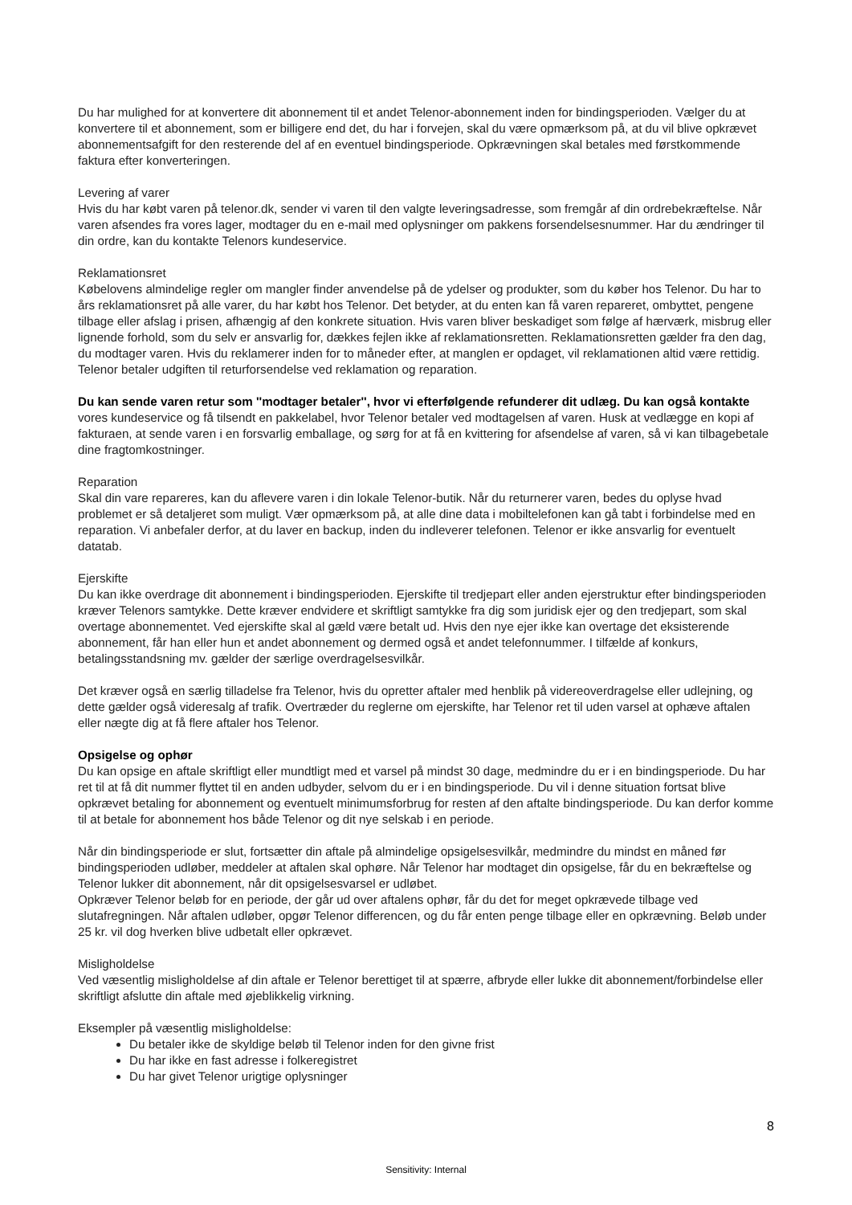Du har mulighed for at konvertere dit abonnement til et andet Telenor-abonnement inden for bindingsperioden. Vælger du at konvertere til et abonnement, som er billigere end det, du har i forvejen, skal du være opmærksom på, at du vil blive opkrævet abonnementsafgift for den resterende del af en eventuel bindingsperiode. Opkrævningen skal betales med førstkommende faktura efter konverteringen.
Levering af varer
Hvis du har købt varen på telenor.dk, sender vi varen til den valgte leveringsadresse, som fremgår af din ordrebekræftelse. Når varen afsendes fra vores lager, modtager du en e-mail med oplysninger om pakkens forsendelsesnummer. Har du ændringer til din ordre, kan du kontakte Telenors kundeservice.
Reklamationsret
Købelovens almindelige regler om mangler finder anvendelse på de ydelser og produkter, som du køber hos Telenor. Du har to års reklamationsret på alle varer, du har købt hos Telenor. Det betyder, at du enten kan få varen repareret, ombyttet, pengene tilbage eller afslag i prisen, afhængig af den konkrete situation. Hvis varen bliver beskadiget som følge af hærværk, misbrug eller lignende forhold, som du selv er ansvarlig for, dækkes fejlen ikke af reklamationsretten. Reklamationsretten gælder fra den dag, du modtager varen. Hvis du reklamerer inden for to måneder efter, at manglen er opdaget, vil reklamationen altid være rettidig. Telenor betaler udgiften til returforsendelse ved reklamation og reparation.
Du kan sende varen retur som ''modtager betaler'', hvor vi efterfølgende refunderer dit udlæg. Du kan også kontakte vores kundeservice og få tilsendt en pakkelabel, hvor Telenor betaler ved modtagelsen af varen. Husk at vedlægge en kopi af fakturaen, at sende varen i en forsvarlig emballage, og sørg for at få en kvittering for afsendelse af varen, så vi kan tilbagebetale dine fragtomkostninger.
Reparation
Skal din vare repareres, kan du aflevere varen i din lokale Telenor-butik. Når du returnerer varen, bedes du oplyse hvad problemet er så detaljeret som muligt. Vær opmærksom på, at alle dine data i mobiltelefonen kan gå tabt i forbindelse med en reparation. Vi anbefaler derfor, at du laver en backup, inden du indleverer telefonen. Telenor er ikke ansvarlig for eventuelt datatab.
Ejerskifte
Du kan ikke overdrage dit abonnement i bindingsperioden. Ejerskifte til tredjepart eller anden ejerstruktur efter bindingsperioden kræver Telenors samtykke. Dette kræver endvidere et skriftligt samtykke fra dig som juridisk ejer og den tredjepart, som skal overtage abonnementet. Ved ejerskifte skal al gæld være betalt ud. Hvis den nye ejer ikke kan overtage det eksisterende abonnement, får han eller hun et andet abonnement og dermed også et andet telefonnummer. I tilfælde af konkurs, betalingsstandsning mv. gælder der særlige overdragelsesvilkår.
Det kræver også en særlig tilladelse fra Telenor, hvis du opretter aftaler med henblik på videreoverdragelse eller udlejning, og dette gælder også videresalg af trafik. Overtræder du reglerne om ejerskifte, har Telenor ret til uden varsel at ophæve aftalen eller nægte dig at få flere aftaler hos Telenor.
Opsigelse og ophør
Du kan opsige en aftale skriftligt eller mundtligt med et varsel på mindst 30 dage, medmindre du er i en bindingsperiode. Du har ret til at få dit nummer flyttet til en anden udbyder, selvom du er i en bindingsperiode. Du vil i denne situation fortsat blive opkrævet betaling for abonnement og eventuelt minimumsforbrug for resten af den aftalte bindingsperiode. Du kan derfor komme til at betale for abonnement hos både Telenor og dit nye selskab i en periode.
Når din bindingsperiode er slut, fortsætter din aftale på almindelige opsigelsesvilkår, medmindre du mindst en måned før bindingsperioden udløber, meddeler at aftalen skal ophøre. Når Telenor har modtaget din opsigelse, får du en bekræftelse og Telenor lukker dit abonnement, når dit opsigelsesvarsel er udløbet.
Opkræver Telenor beløb for en periode, der går ud over aftalens ophør, får du det for meget opkrævede tilbage ved slutafregningen. Når aftalen udløber, opgør Telenor differencen, og du får enten penge tilbage eller en opkrævning. Beløb under 25 kr. vil dog hverken blive udbetalt eller opkrævet.
Misligholdelse
Ved væsentlig misligholdelse af din aftale er Telenor berettiget til at spærre, afbryde eller lukke dit abonnement/forbindelse eller skriftligt afslutte din aftale med øjeblikkelig virkning.
Eksempler på væsentlig misligholdelse:
Du betaler ikke de skyldige beløb til Telenor inden for den givne frist
Du har ikke en fast adresse i folkeregistret
Du har givet Telenor urigtige oplysninger
8
Sensitivity: Internal